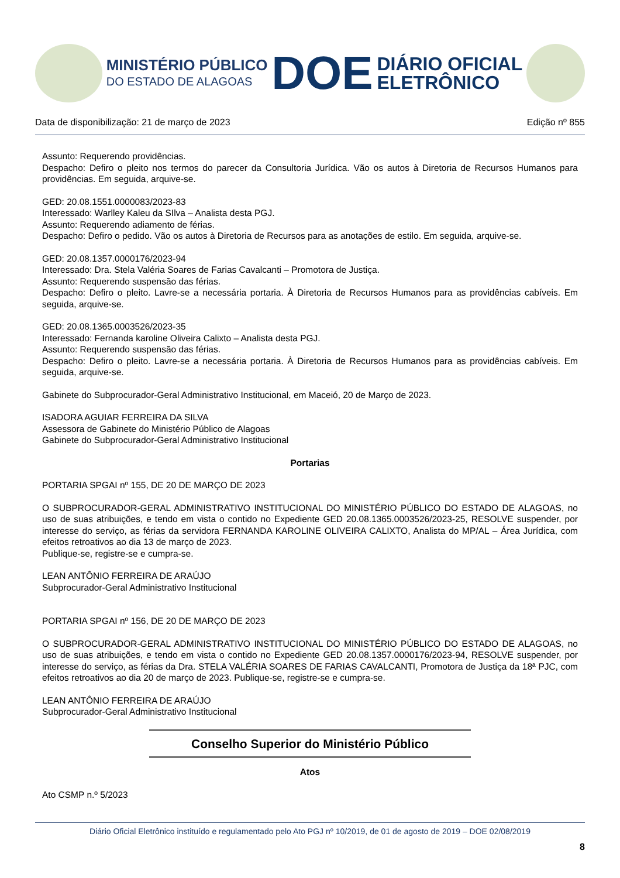MINISTÉRIO PÚBLICO
DO ESTADO DE ALAGOAS
DOE
DIÁRIO OFICIAL
ELETRÔNICO
Data de disponibilização: 21 de março de 2023 Edição nº 855
Assunto: Requerendo providências.
Despacho: Defiro o pleito nos termos do parecer da Consultoria Jurídica. Vão os autos à Diretoria de Recursos Humanos para providências. Em seguida, arquive-se.
GED: 20.08.1551.0000083/2023-83
Interessado: Warlley Kaleu da SIlva – Analista desta PGJ.
Assunto: Requerendo adiamento de férias.
Despacho: Defiro o pedido. Vão os autos à Diretoria de Recursos para as anotações de estilo. Em seguida, arquive-se.
GED: 20.08.1357.0000176/2023-94
Interessado: Dra. Stela Valéria Soares de Farias Cavalcanti – Promotora de Justiça.
Assunto: Requerendo suspensão das férias.
Despacho: Defiro o pleito. Lavre-se a necessária portaria. À Diretoria de Recursos Humanos para as providências cabíveis. Em seguida, arquive-se.
GED: 20.08.1365.0003526/2023-35
Interessado: Fernanda karoline Oliveira Calixto – Analista desta PGJ.
Assunto: Requerendo suspensão das férias.
Despacho: Defiro o pleito. Lavre-se a necessária portaria. À Diretoria de Recursos Humanos para as providências cabíveis. Em seguida, arquive-se.
Gabinete do Subprocurador-Geral Administrativo Institucional, em Maceió, 20 de Março de 2023.
ISADORA AGUIAR FERREIRA DA SILVA
Assessora de Gabinete do Ministério Público de Alagoas
Gabinete do Subprocurador-Geral Administrativo Institucional
Portarias
PORTARIA SPGAI nº 155, DE 20 DE MARÇO DE 2023
O SUBPROCURADOR-GERAL ADMINISTRATIVO INSTITUCIONAL DO MINISTÉRIO PÚBLICO DO ESTADO DE ALAGOAS, no uso de suas atribuições, e tendo em vista o contido no Expediente GED 20.08.1365.0003526/2023-25, RESOLVE suspender, por interesse do serviço, as férias da servidora FERNANDA KAROLINE OLIVEIRA CALIXTO, Analista do MP/AL – Área Jurídica, com efeitos retroativos ao dia 13 de março de 2023.
Publique-se, registre-se e cumpra-se.
LEAN ANTÔNIO FERREIRA DE ARAÚJO
Subprocurador-Geral Administrativo Institucional
PORTARIA SPGAI nº 156, DE 20 DE MARÇO DE 2023
O SUBPROCURADOR-GERAL ADMINISTRATIVO INSTITUCIONAL DO MINISTÉRIO PÚBLICO DO ESTADO DE ALAGOAS, no uso de suas atribuições, e tendo em vista o contido no Expediente GED 20.08.1357.0000176/2023-94, RESOLVE suspender, por interesse do serviço, as férias da Dra. STELA VALÉRIA SOARES DE FARIAS CAVALCANTI, Promotora de Justiça da 18ª PJC, com efeitos retroativos ao dia 20 de março de 2023. Publique-se, registre-se e cumpra-se.
LEAN ANTÔNIO FERREIRA DE ARAÚJO
Subprocurador-Geral Administrativo Institucional
Conselho Superior do Ministério Público
Atos
Ato CSMP n.º 5/2023
Diário Oficial Eletrônico instituído e regulamentado pelo Ato PGJ nº 10/2019, de 01 de agosto de 2019 – DOE 02/08/2019
8